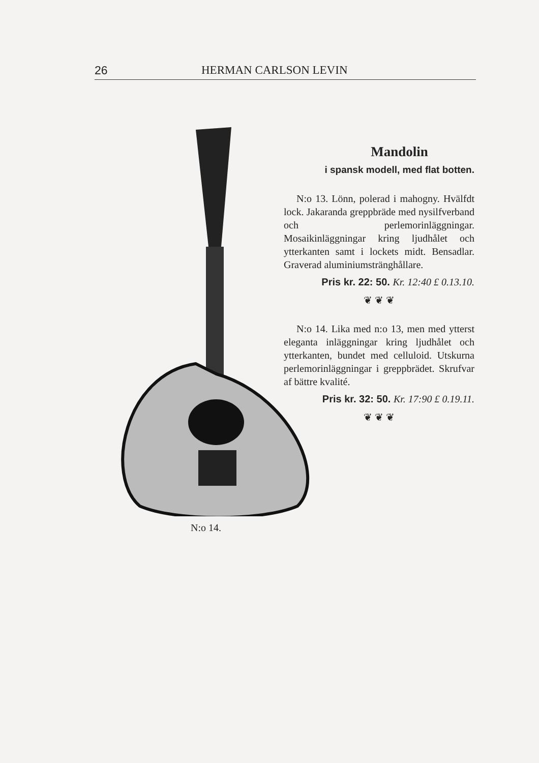26 HERMAN CARLSON LEVIN
N:o 14.
Mandolin
i spansk modell, med flat botten.
N:o 13. Lönn, polerad i mahogny. Hvälfdt lock. Jakaranda greppbräde med nysilfverband och perlemorinläggningar. Mosaikinläggningar kring ljudhålet och ytterkanten samt i lockets midt. Bensadlar. Graverad aluminiumstränghållare.
Pris kr. 22: 50. Kr. 12:40 £ 0.13.10.
❦ ❦ ❦
N:o 14. Lika med n:o 13, men med ytterst eleganta inläggningar kring ljudhålet och ytterkanten, bundet med celluloid. Utskurna perlemorinläggningar i greppbrädet. Skrufvar af bättre kvalité.
Pris kr. 32: 50. Kr. 17:90 £ 0.19.11.
❦ ❦ ❦